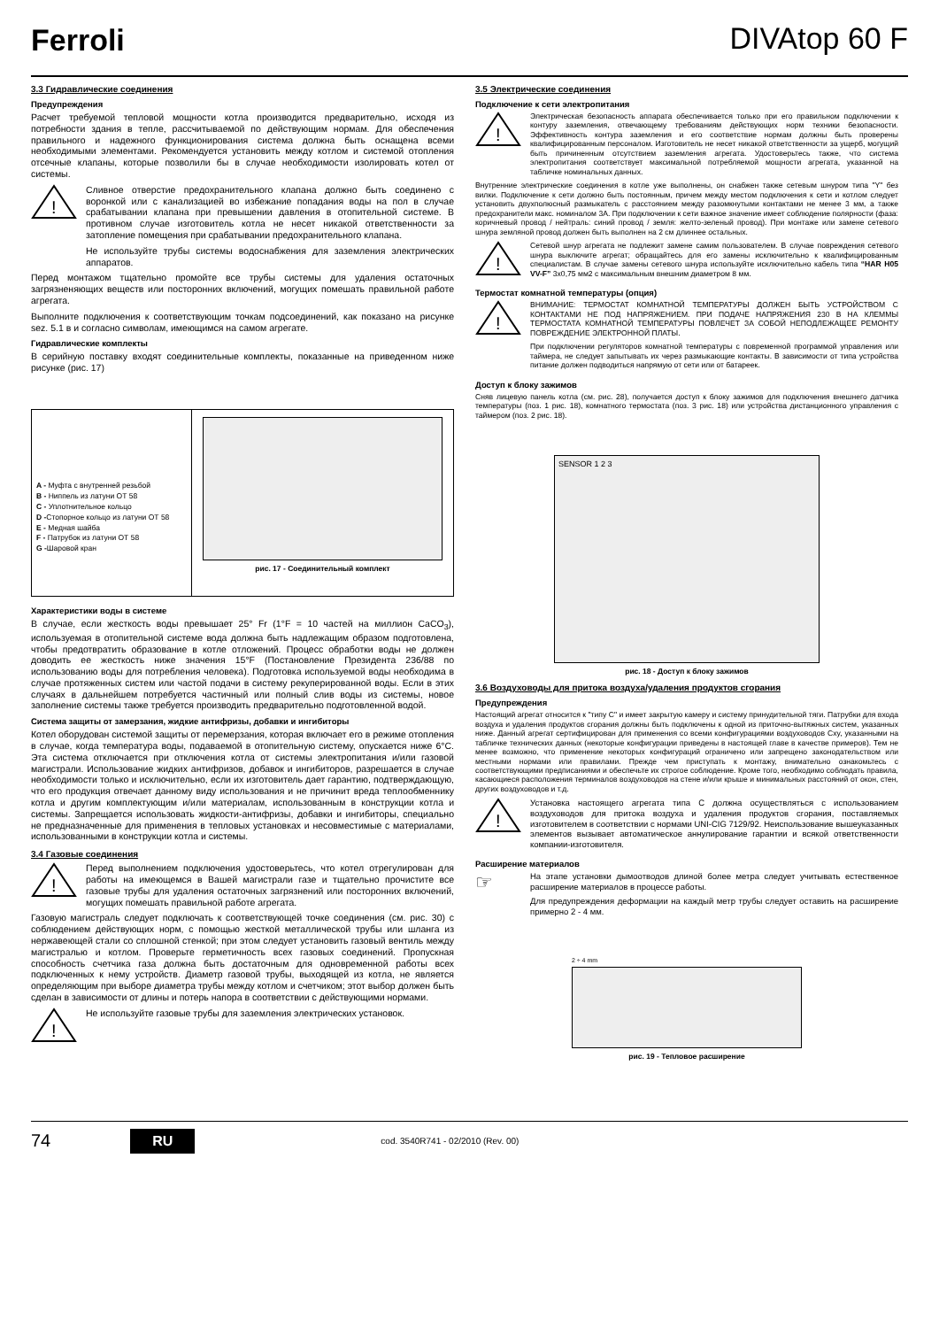Ferroli
DIVAtop 60 F
3.3 Гидравлические соединения
Предупреждения
Расчет требуемой тепловой мощности котла производится предварительно, исходя из потребности здания в тепле, рассчитываемой по действующим нормам. Для обеспечения правильного и надежного функционирования система должна быть оснащена всеми необходимыми элементами. Рекомендуется установить между котлом и системой отопления отсечные клапаны, которые позволили бы в случае необходимости изолировать котел от системы.
!
Сливное отверстие предохранительного клапана должно быть соединено с воронкой или с канализацией во избежание попадания воды на пол в случае срабатывании клапана при превышении давления в отопительной системе. В противном случае изготовитель котла не несет никакой ответственности за затопление помещения при срабатывании предохранительного клапана.
Не используйте трубы системы водоснабжения для заземления электрических аппаратов.
Перед монтажом тщательно промойте все трубы системы для удаления остаточных загрязненяющих веществ или посторонних включений, могущих помешать правильной работе агрегата.
Выполните подключения к соответствующим точкам подсоединений, как показано на рисунке sez. 5.1 в и согласно символам, имеющимся на самом агрегате.
Гидравлические комплекты
В серийную поставку входят соединительные комплекты, показанные на приведенном ниже рисунке (рис. 17)
A - Муфта с внутренней резьбой
B - Ниппель из латуни ОТ 58
C - Уплотнительное кольцо
D -Стопорное кольцо из латуни ОТ 58
E - Медная шайба
F - Патрубок из латуни ОТ 58
G -Шаровой кран
рис. 17 - Соединительный комплект
Характеристики воды в системе
В случае, если жесткость воды превышает 25° Fr (1°F = 10 частей на миллион CaCO<sub>3</sub>), используемая в отопительной системе вода должна быть надлежащим образом подготовлена, чтобы предотвратить образование в котле отложений. Процесс обработки воды не должен доводить ее жесткость ниже значения 15°F (Постановление Президента 236/88 по использованию воды для потребления человека). Подготовка используемой воды необходима в случае протяженных систем или частой подачи в систему рекуперированной воды. Если в этих случаях в дальнейшем потребуется частичный или полный слив воды из системы, новое заполнение системы также требуется производить предварительно подготовленной водой.
Система защиты от замерзания, жидкие антифризы, добавки и ингибиторы
Котел оборудован системой защиты от перемерзания, которая включает его в режиме отопления в случае, когда температура воды, подаваемой в отопительную систему, опускается ниже 6°C. Эта система отключается при отключения котла от системы электропитания и/или газовой магистрали. Использование жидких антифризов, добавок и ингибиторов, разрешается в случае необходимости только и исключительно, если их изготовитель дает гарантию, подтверждающую, что его продукция отвечает данному виду использования и не причинит вреда теплообменнику котла и другим комплектующим и/или материалам, использованным в конструкции котла и системы. Запрещается использовать жидкости-антифризы, добавки и ингибиторы, специально не предназначенные для применения в тепловых установках и несовместимые с материалами, использованными в конструкции котла и системы.
3.4 Газовые соединения
!
Перед выполнением подключения удостоверьтесь, что котел отрегулирован для работы на имеющемся в Вашей магистрали газе и тщательно прочистите все газовые трубы для удаления остаточных загрязнений или посторонних включений, могущих помешать правильной работе агрегата.
Газовую магистраль следует подключать к соответствующей точке соединения (см. рис. 30) с соблюдением действующих норм, с помощью жесткой металлической трубы или шланга из нержавеющей стали со сплошной стенкой; при этом следует установить газовый вентиль между магистралью и котлом. Проверьте герметичность всех газовых соединений. Пропускная способность счетчика газа должна быть достаточным для одновременной работы всех подключенных к нему устройств. Диаметр газовой трубы, выходящей из котла, не является определяющим при выборе диаметра трубы между котлом и счетчиком; этот выбор должен быть сделан в зависимости от длины и потерь напора в соответствии с действующими нормами.
!
Не используйте газовые трубы для заземления электрических установок.
3.5 Электрические соединения
Подключение к сети электропитания
!
Электрическая безопасность аппарата обеспечивается только при его правильном подключении к контуру заземления, отвечающему требованиям действующих норм техники безопасности. Эффективность контура заземления и его соответствие нормам должны быть проверены квалифицированным персоналом. Изготовитель не несет никакой ответственности за ущерб, могущий быть причиненным отсутствием заземления агрегата. Удостоверьтесь также, что система электропитания соответствует максимальной потребляемой мощности агрегата, указанной на табличке номинальных данных.
Внутренние электрические соединения в котле уже выполнены, он снабжен также сетевым шнуром типа "Y" без вилки. Подключение к сети должно быть постоянным, причем между местом подключения к сети и котлом следует установить двухполюсный размыкатель с расстоянием между разомкнутыми контактами не менее 3 мм, а также предохранители макс. номиналом 3А. При подключении к сети важное значение имеет соблюдение полярности (фаза: коричневый провод / нейтраль: синий провод / земля: желто-зеленый провод). При монтаже или замене сетевого шнура земляной провод должен быть выполнен на 2 см длиннее остальных.
!
Сетевой шнур агрегата не подлежит замене самим пользователем. В случае повреждения сетевого шнура выключите агрегат; обращайтесь для его замены исключительно к квалифицированным специалистам. В случае замены сетевого шнура используйте исключительно кабель типа “HAR H05 VV-F” 3x0,75 мм2 с максимальным внешним диаметром 8 мм.
Термостат комнатной температуры (опция)
!
ВНИМАНИЕ: ТЕРМОСТАТ КОМНАТНОЙ ТЕМПЕРАТУРЫ ДОЛЖЕН БЫТЬ УСТРОЙСТВОМ С КОНТАКТАМИ НЕ ПОД НАПРЯЖЕНИЕМ. ПРИ ПОДАЧЕ НАПРЯЖЕНИЯ 230 В НА КЛЕММЫ ТЕРМОСТАТА КОМНАТНОЙ ТЕМПЕРАТУРЫ ПОВЛЕЧЕТ ЗА СОБОЙ НЕПОДЛЕЖАЩЕЕ РЕМОНТУ ПОВРЕЖДЕНИЕ ЭЛЕКТРОННОЙ ПЛАТЫ.
При подключении регуляторов комнатной температуры с повременной программой управления или таймера, не следует запытывать их через размыкающие контакты. В зависимости от типа устройства питание должен подводиться напрямую от сети или от батареек.
Доступ к блоку зажимов
Сняв лицевую панель котла (см. рис. 28), получается доступ к блоку зажимов для подключения внешнего датчика температуры (поз. 1 рис. 18), комнатного термостата (поз. 3 рис. 18) или устройства дистанционного управления с таймером (поз. 2 рис. 18).
SENSOR 1 2 3
рис. 18 - Доступ к блоку зажимов
3.6 Воздуховоды для притока воздуха/удаления продуктов сгорания
Предупреждения
Настоящий агрегат относится к "типу C" и имеет закрытую камеру и систему принудительной тяги. Патрубки для входа воздуха и удаления продуктов сгорания должны быть подключены к одной из приточно-вытяжных систем, указанных ниже. Данный агрегат сертифицирован для применения со всеми конфигурациями воздуховодов Cxy, указанными на табличке технических данных (некоторые конфигурации приведены в настоящей главе в качестве примеров). Тем не менее возможно, что применение некоторых конфигураций ограничено или запрещено законодательством или местными нормами или правилами. Прежде чем приступать к монтажу, внимательно ознакомьтесь с соответствующими предписаниями и обеспечьте их строгое соблюдение. Кроме того, необходимо соблюдать правила, касающиеся расположения терминалов воздуховодов на стене и/или крыше и минимальных расстояний от окон, стен, других воздуховодов и т.д.
!
Установка настоящего агрегата типа C должна осуществляться с использованием воздуховодов для притока воздуха и удаления продуктов сгорания, поставляемых изготовителем в соответствии с нормами UNI-CIG 7129/92. Неиспользование вышеуказанных элементов вызывает автоматическое аннулирование гарантии и всякой ответственности компании-изготовителя.
Расширение материалов
☞
На этапе установки дымоотводов длиной более метра следует учитывать естественное расширение материалов в процессе работы.
Для предупреждения деформации на каждый метр трубы следует оставить на расширение примерно 2 - 4 мм.
2 ÷ 4 mm
рис. 19 - Тепловое расширение
74 RU cod. 3540R741 - 02/2010 (Rev. 00)